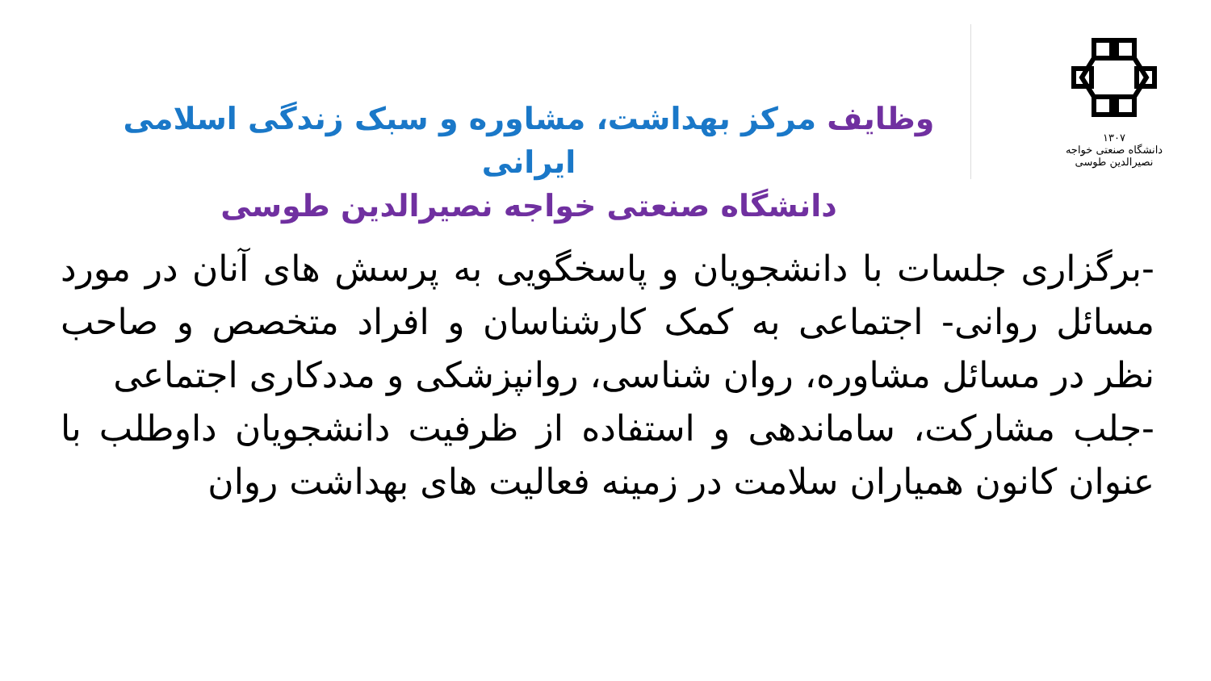۱۳۰۷
دانشگاه صنعتی خواجه نصیرالدین طوسی
وظایف مرکز بهداشت، مشاوره و سبک زندگی اسلامی ایرانی
دانشگاه صنعتی خواجه نصیرالدین طوسی
-برگزاری جلسات با دانشجویان و پاسخگویی به پرسش های آنان در مورد مسائل روانی- اجتماعی به کمک کارشناسان و افراد متخصص و صاحب نظر در مسائل مشاوره، روان شناسی، روانپزشکی و مددکاری اجتماعی
-جلب مشارکت، ساماندهی و استفاده از ظرفیت دانشجویان داوطلب با عنوان کانون همیاران سلامت در زمینه فعالیت های بهداشت روان